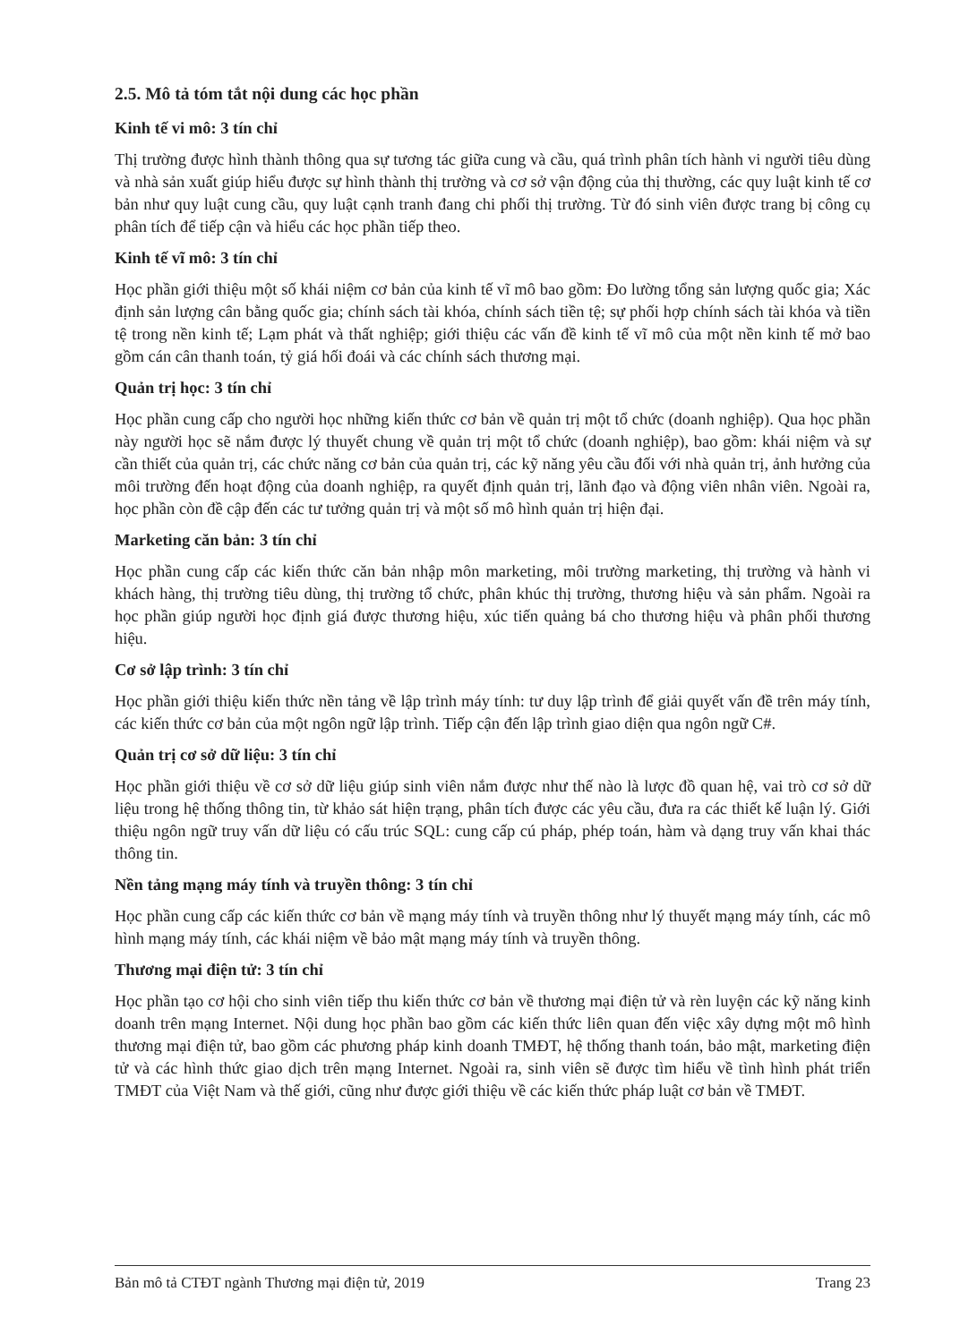2.5. Mô tả tóm tắt nội dung các học phần
Kinh tế vi mô: 3 tín chỉ
Thị trường được hình thành thông qua sự tương tác giữa cung và cầu, quá trình phân tích hành vi người tiêu dùng và nhà sản xuất giúp hiểu được sự hình thành thị trường và cơ sở vận động của thị thường, các quy luật kinh tế cơ bản như quy luật cung cầu, quy luật cạnh tranh đang chi phối thị trường. Từ đó sinh viên được trang bị công cụ phân tích để tiếp cận và hiểu các học phần tiếp theo.
Kinh tế vĩ mô: 3 tín chỉ
Học phần giới thiệu một số khái niệm cơ bản của kinh tế vĩ mô bao gồm: Đo lường tổng sản lượng quốc gia; Xác định sản lượng cân bằng quốc gia; chính sách tài khóa, chính sách tiền tệ; sự phối hợp chính sách tài khóa và tiền tệ trong nền kinh tế; Lạm phát và thất nghiệp; giới thiệu các vấn đề kinh tế vĩ mô của một nền kinh tế mở bao gồm cán cân thanh toán, tỷ giá hối đoái và các chính sách thương mại.
Quản trị học: 3 tín chỉ
Học phần cung cấp cho người học những kiến thức cơ bản về quản trị một tổ chức (doanh nghiệp). Qua học phần này người học sẽ nắm được lý thuyết chung về quản trị một tổ chức (doanh nghiệp), bao gồm: khái niệm và sự cần thiết của quản trị, các chức năng cơ bản của quản trị, các kỹ năng yêu cầu đối với nhà quản trị, ảnh hưởng của môi trường đến hoạt động của doanh nghiệp, ra quyết định quản trị, lãnh đạo và động viên nhân viên. Ngoài ra, học phần còn đề cập đến các tư tưởng quản trị và một số mô hình quản trị hiện đại.
Marketing căn bản: 3 tín chỉ
Học phần cung cấp các kiến thức căn bản nhập môn marketing, môi trường marketing, thị trường và hành vi khách hàng, thị trường tiêu dùng, thị trường tổ chức, phân khúc thị trường, thương hiệu và sản phẩm. Ngoài ra học phần giúp người học định giá được thương hiệu, xúc tiến quảng bá cho thương hiệu và phân phối thương hiệu.
Cơ sở lập trình: 3 tín chỉ
Học phần giới thiệu kiến thức nền tảng về lập trình máy tính: tư duy lập trình để giải quyết vấn đề trên máy tính, các kiến thức cơ bản của một ngôn ngữ lập trình. Tiếp cận đến lập trình giao diện qua ngôn ngữ C#.
Quản trị cơ sở dữ liệu: 3 tín chỉ
Học phần giới thiệu về cơ sở dữ liệu giúp sinh viên nắm được như thế nào là lược đồ quan hệ, vai trò cơ sở dữ liệu trong hệ thống thông tin, từ khảo sát hiện trạng, phân tích được các yêu cầu, đưa ra các thiết kế luận lý. Giới thiệu ngôn ngữ truy vấn dữ liệu có cấu trúc SQL: cung cấp cú pháp, phép toán, hàm và dạng truy vấn khai thác thông tin.
Nền tảng mạng máy tính và truyền thông: 3 tín chỉ
Học phần cung cấp các kiến thức cơ bản về mạng máy tính và truyền thông như lý thuyết mạng máy tính, các mô hình mạng máy tính, các khái niệm về bảo mật mạng máy tính và truyền thông.
Thương mại điện tử: 3 tín chỉ
Học phần tạo cơ hội cho sinh viên tiếp thu kiến thức cơ bản về thương mại điện tử và rèn luyện các kỹ năng kinh doanh trên mạng Internet. Nội dung học phần bao gồm các kiến thức liên quan đến việc xây dựng một mô hình thương mại điện tử, bao gồm các phương pháp kinh doanh TMĐT, hệ thống thanh toán, bảo mật, marketing điện tử và các hình thức giao dịch trên mạng Internet. Ngoài ra, sinh viên sẽ được tìm hiểu về tình hình phát triển TMĐT của Việt Nam và thế giới, cũng như được giới thiệu về các kiến thức pháp luật cơ bản về TMĐT.
Bản mô tả CTĐT ngành Thương mại điện tử, 2019 Trang 23